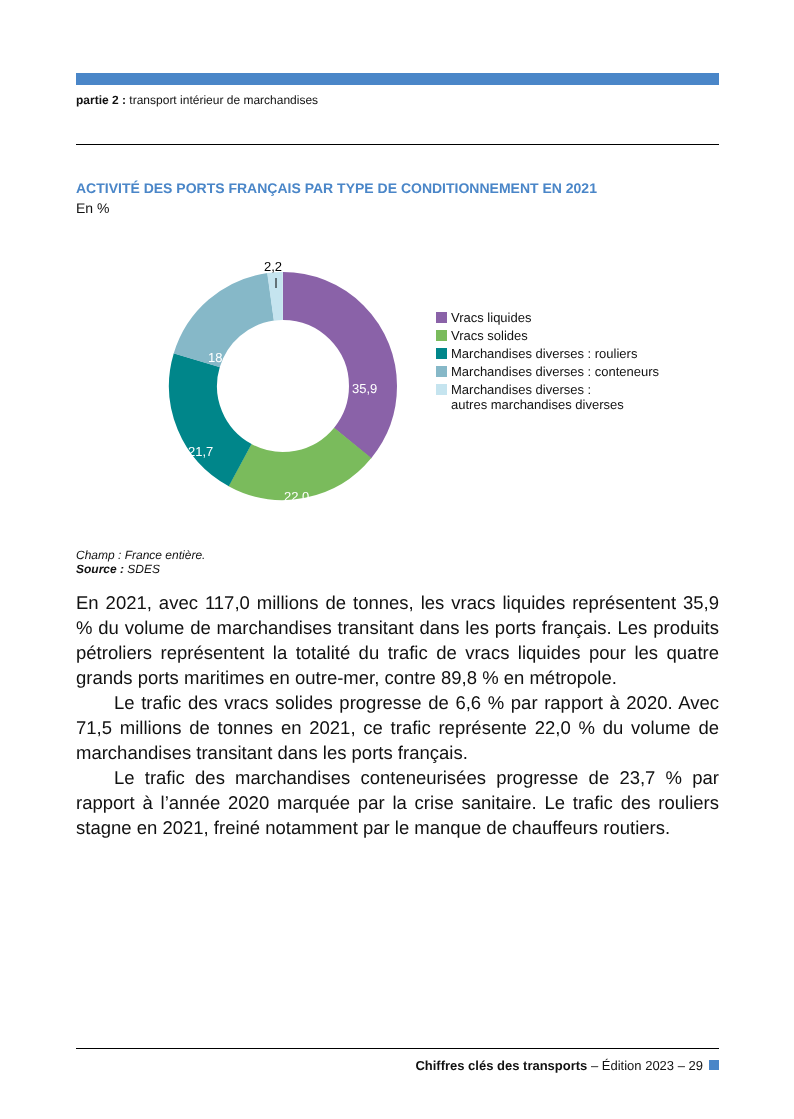partie 2 : transport intérieur de marchandises
ACTIVITÉ DES PORTS FRANÇAIS PAR TYPE DE CONDITIONNEMENT EN 2021
En %
2,2
35,9
22,0
21,7
18,2
Vracs liquides
Vracs solides
Marchandises diverses : rouliers
Marchandises diverses : conteneurs
Marchandises diverses :
autres marchandises diverses
Champ : France entière.
Source : SDES
En 2021, avec 117,0 millions de tonnes, les vracs liquides représentent 35,9 % du volume de marchandises transitant dans les ports français. Les produits pétroliers représentent la totalité du trafic de vracs liquides pour les quatre grands ports maritimes en outre-mer, contre 89,8 % en métropole.
Le trafic des vracs solides progresse de 6,6 % par rapport à 2020. Avec 71,5 millions de tonnes en 2021, ce trafic représente 22,0 % du volume de marchandises transitant dans les ports français.
Le trafic des marchandises conteneurisées progresse de 23,7 % par rapport à l’année 2020 marquée par la crise sanitaire. Le trafic des rouliers stagne en 2021, freiné notamment par le manque de chauffeurs routiers.
Chiffres clés des transports – Édition 2023 – 29